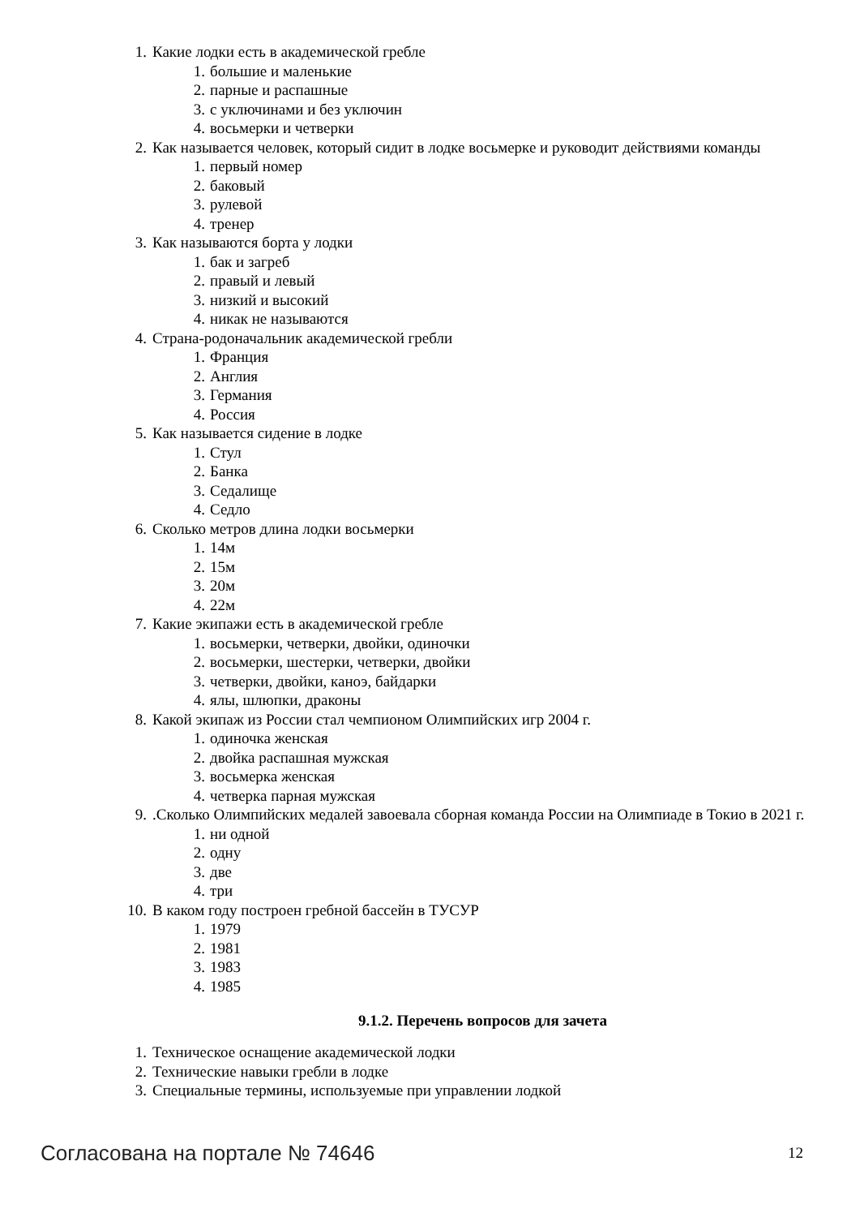1. Какие лодки есть в академической гребле
1. большие и маленькие
2. парные и распашные
3. с уключинами и без уключин
4. восьмерки и четверки
2. Как называется человек, который сидит в лодке восьмерке и руководит действиями команды
1. первый номер
2. баковый
3. рулевой
4. тренер
3. Как называются борта у лодки
1. бак и загреб
2. правый и левый
3. низкий и высокий
4. никак не называются
4. Страна-родоначальник академической гребли
1. Франция
2. Англия
3. Германия
4. Россия
5. Как называется сидение в лодке
1. Стул
2. Банка
3. Седалище
4. Седло
6. Сколько метров длина лодки восьмерки
1. 14м
2. 15м
3. 20м
4. 22м
7. Какие экипажи есть в академической гребле
1. восьмерки, четверки, двойки, одиночки
2. восьмерки, шестерки, четверки, двойки
3. четверки, двойки, каноэ, байдарки
4. ялы, шлюпки, драконы
8. Какой экипаж из России стал чемпионом Олимпийских игр 2004 г.
1. одиночка женская
2. двойка распашная мужская
3. восьмерка женская
4. четверка парная мужская
9. .Сколько Олимпийских медалей завоевала сборная команда России на Олимпиаде в Токио в 2021 г.
1. ни одной
2. одну
3. две
4. три
10. В каком году построен гребной бассейн в ТУСУР
1. 1979
2. 1981
3. 1983
4. 1985
9.1.2. Перечень вопросов для зачета
1. Техническое оснащение академической лодки
2. Технические навыки гребли в лодке
3. Специальные термины, используемые при управлении лодкой
Согласована на портале № 74646
12